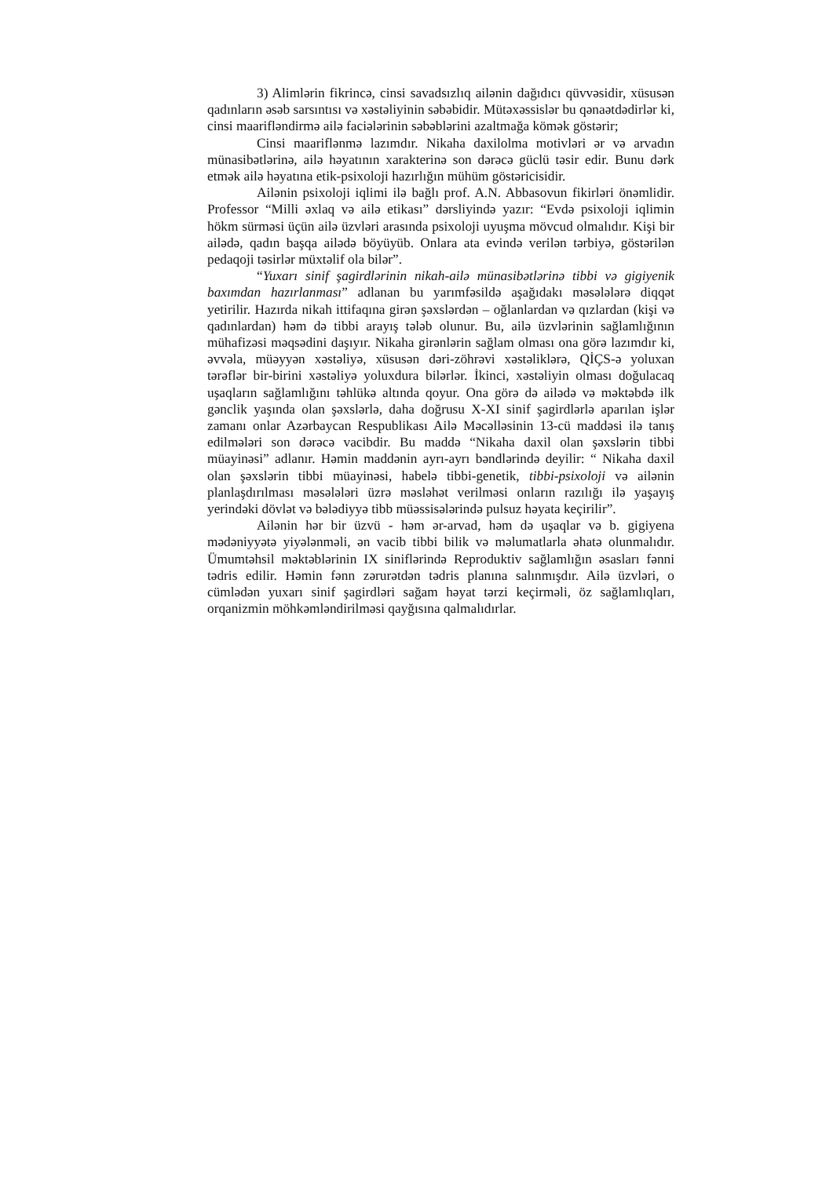3) Alimlərin fikrincə, cinsi savadsızlıq ailənin dağıdıcı qüvvəsidir, xüsusən qadınların əsəb sarsıntısı və xəstəliyinin səbəbidir. Mütəxəssislər bu qənaətdədirlər ki, cinsi maarifləndirmə ailə faciələrinin səbəblərini azaltmağa kömək göstərir;
Cinsi maariflənmə lazımdır. Nikaha daxilolma motivləri ər və arvadın münasibətlərinə, ailə həyatının xarakterinə son dərəcə güclü təsir edir. Bunu dərk etmək ailə həyatına etik-psixoloji hazırlığın mühüm göstəricisidir.
Ailənin psixoloji iqlimi ilə bağlı prof. A.N. Abbasovun fikirləri önəmlidir. Professor “Milli əxlaq və ailə etikası” dərsliyində yazır: “Evdə psixoloji iqlimin hökm sürməsi üçün ailə üzvləri arasında psixoloji uyuşma mövcud olmalıdır. Kişi bir ailədə, qadın başqa ailədə böyüyüb. Onlara ata evində verilən tərbiyə, göstərilən pedaqoji təsirlər müxtəlif ola bilər”.
“Yuxarı sinif şagirdlərinin nikah-ailə münasibətlərinə tibbi və gigiyenik baxımdan hazırlanması” adlanan bu yarımfəsildə aşağıdakı məsələlərə diqqət yetirilir. Hazırda nikah ittifaqına girən şəxslərdən – oğlanlardan və qızlardan (kişi və qadınlardan) həm də tibbi arayış tələb olunur. Bu, ailə üzvlərinin sağlamlığının mühafizəsi məqsədini daşıyır. Nikaha girənlərin sağlam olması ona görə lazımdır ki, əvvəla, müəyyən xəstəliyə, xüsusən dəri-zöhrəvi xəstəliklərə, QİÇS-ə yoluxan tərəflər bir-birini xəstəliyə yoluxdura bilərlər. İkinci, xəstəliyin olması doğulacaq uşaqların sağlamlığını təhlükə altında qoyur. Ona görə də ailədə və məktəbdə ilk gənclik yaşında olan şəxslərlə, daha doğrusu X-XI sinif şagirdlərlə aparılan işlər zamanı onlar Azərbaycan Respublikası Ailə Məcəlləsinin 13-cü maddəsi ilə tanış edilmələri son dərəcə vacibdir. Bu maddə “Nikaha daxil olan şəxslərin tibbi müayinəsi” adlanır. Həmin maddənin ayrı-ayrı bəndlərində deyilir: “ Nikaha daxil olan şəxslərin tibbi müayinəsi, habelə tibbi-genetik, tibbi-psixoloji və ailənin planlaşdırılması məsələləri üzrə məsləhət verilməsi onların razılığı ilə yaşayış yerindəki dövlət və bələdiyyə tibb müəssisələrində pulsuz həyata keçirilir”.
Ailənin hər bir üzvü - həm ər-arvad, həm də uşaqlar və b. gigiyena mədəniyyətə yiyələnməli, ən vacib tibbi bilik və məlumatlarla əhatə olunmalıdır. Ümumtəhsil məktəblərinin IX siniflərində Reproduktiv sağlamlığın əsasları fənni tədris edilir. Həmin fənn zərurətdən tədris planına salınmışdır. Ailə üzvləri, o cümlədən yuxarı sinif şagirdləri sağam həyat tərzi keçirməli, öz sağlamlıqları, orqanizmin möhkəmləndirilməsi qayğısına qalmalıdırlar.